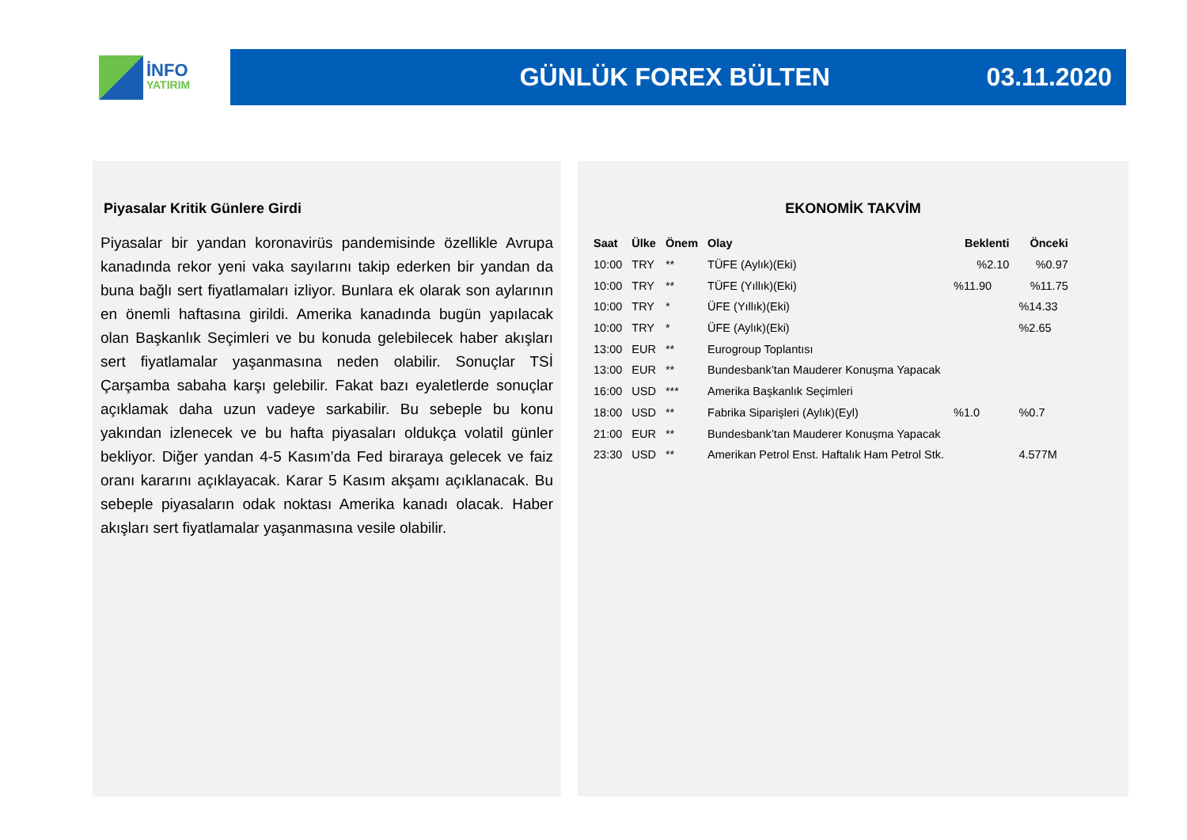İNFO
YATIRIM
GÜNLÜK FOREX BÜLTEN 03.11.2020
Piyasalar Kritik Günlere Girdi
Piyasalar bir yandan koronavirüs pandemisinde özellikle Avrupa kanadında rekor yeni vaka sayılarını takip ederken bir yandan da buna bağlı sert fiyatlamaları izliyor. Bunlara ek olarak son aylarının en önemli haftasına girildi. Amerika kanadında bugün yapılacak olan Başkanlık Seçimleri ve bu konuda gelebilecek haber akışları sert fiyatlamalar yaşanmasına neden olabilir. Sonuçlar TSİ Çarşamba sabaha karşı gelebilir. Fakat bazı eyaletlerde sonuçlar açıklamak daha uzun vadeye sarkabilir. Bu sebeple bu konu yakından izlenecek ve bu hafta piyasaları oldukça volatil günler bekliyor. Diğer yandan 4-5 Kasım’da Fed biraraya gelecek ve faiz oranı kararını açıklayacak. Karar 5 Kasım akşamı açıklanacak. Bu sebeple piyasaların odak noktası Amerika kanadı olacak. Haber akışları sert fiyatlamalar yaşanmasına vesile olabilir.
EKONOMİK TAKVİM
| Saat | Ülke | Önem | Olay | Beklenti | Önceki |
| --- | --- | --- | --- | --- | --- |
| 10:00 | TRY | ** | TÜFE (Aylık)(Eki) | %2.10 | %0.97 |
| 10:00 | TRY | ** | TÜFE (Yıllık)(Eki) | %11.90 | %11.75 |
| 10:00 | TRY | * | ÜFE (Yıllık)(Eki) | | %14.33 |
| 10:00 | TRY | * | ÜFE (Aylık)(Eki) | | %2.65 |
| 13:00 | EUR | ** | Eurogroup Toplantısı | | |
| 13:00 | EUR | ** | Bundesbank’tan Mauderer Konuşma Yapacak | | |
| 16:00 | USD | *** | Amerika Başkanlık Seçimleri | | |
| 18:00 | USD | ** | Fabrika Siparişleri (Aylık)(Eyl) | %1.0 | %0.7 |
| 21:00 | EUR | ** | Bundesbank’tan Mauderer Konuşma Yapacak | | |
| 23:30 | USD | ** | Amerikan Petrol Enst. Haftalık Ham Petrol Stk. | | 4.577M |